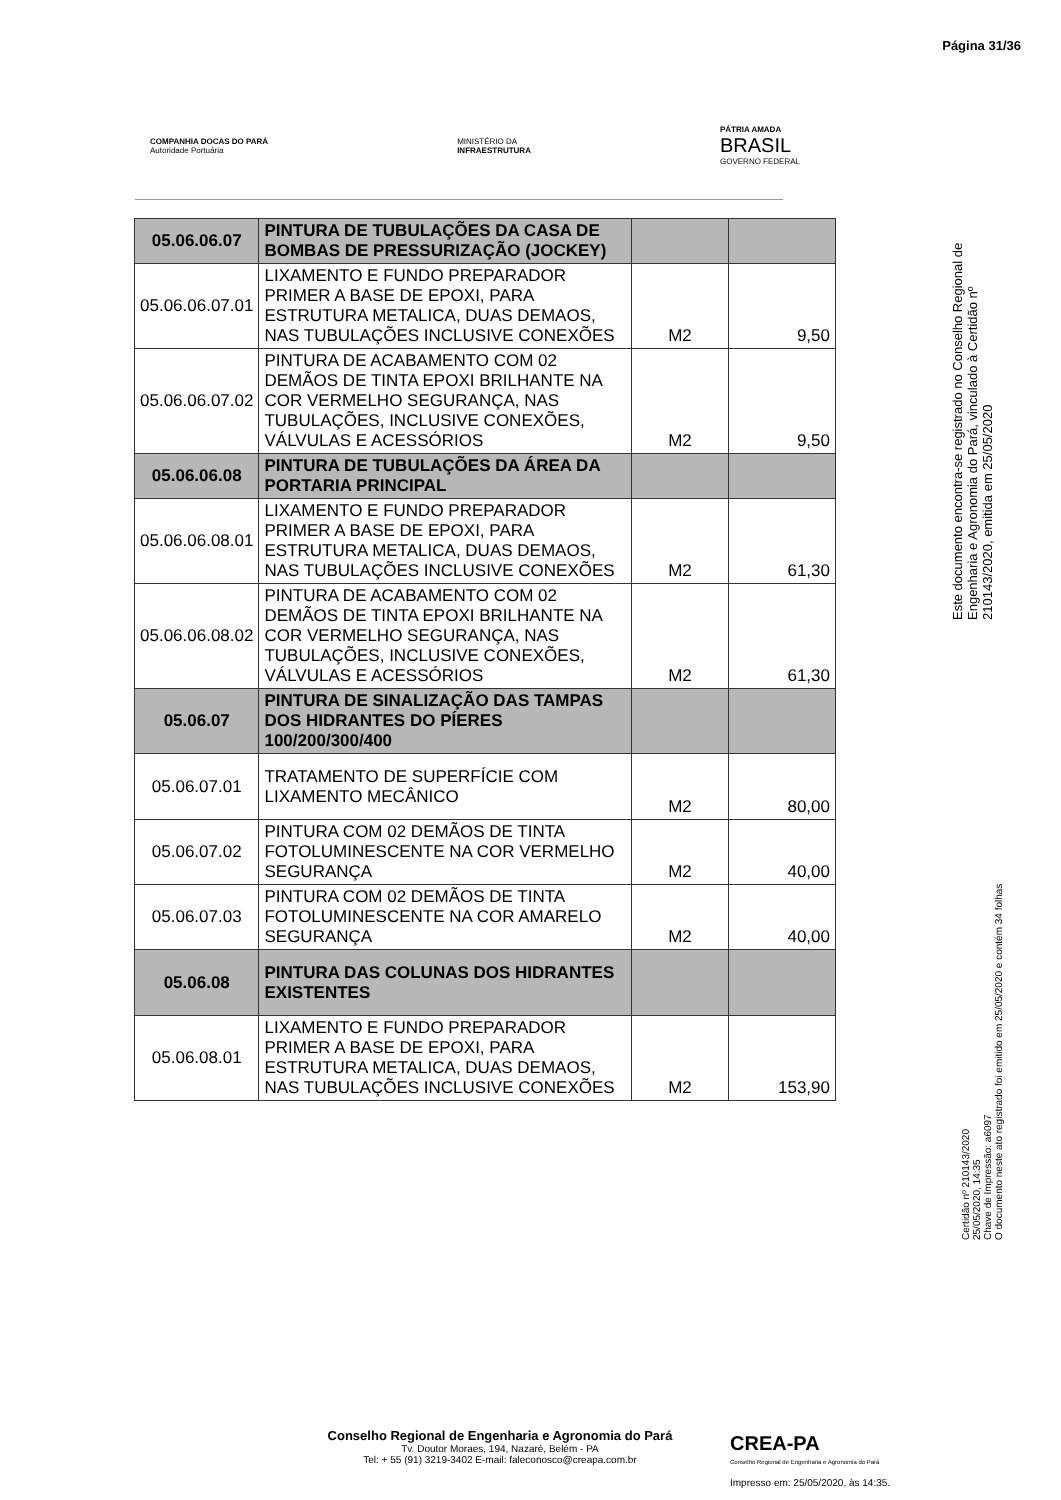Página 31/36
COMPANHIA DOCAS DO PARÁ
Autoridade Portuária
MINISTÉRIO DA
INFRAESTRUTURA
PÁTRIA AMADA
BRASIL
GOVERNO FEDERAL
| 05.06.06.07 | PINTURA DE TUBULAÇÕES DA CASA DE BOMBAS DE PRESSURIZAÇÃO (JOCKEY) | | |
| 05.06.06.07.01 | LIXAMENTO E FUNDO PREPARADOR PRIMER A BASE DE EPOXI, PARA ESTRUTURA METALICA, DUAS DEMAOS, NAS TUBULAÇÕES INCLUSIVE CONEXÕES | M2 | 9,50 |
| 05.06.06.07.02 | PINTURA DE ACABAMENTO COM 02 DEMÃOS DE TINTA EPOXI BRILHANTE NA COR VERMELHO SEGURANÇA, NAS TUBULAÇÕES, INCLUSIVE CONEXÕES, VÁLVULAS E ACESSÓRIOS | M2 | 9,50 |
| 05.06.06.08 | PINTURA DE TUBULAÇÕES DA ÁREA DA PORTARIA PRINCIPAL | | |
| 05.06.06.08.01 | LIXAMENTO E FUNDO PREPARADOR PRIMER A BASE DE EPOXI, PARA ESTRUTURA METALICA, DUAS DEMAOS, NAS TUBULAÇÕES INCLUSIVE CONEXÕES | M2 | 61,30 |
| 05.06.06.08.02 | PINTURA DE ACABAMENTO COM 02 DEMÃOS DE TINTA EPOXI BRILHANTE NA COR VERMELHO SEGURANÇA, NAS TUBULAÇÕES, INCLUSIVE CONEXÕES, VÁLVULAS E ACESSÓRIOS | M2 | 61,30 |
| 05.06.07 | PINTURA DE SINALIZAÇÃO DAS TAMPAS DOS HIDRANTES DO PÍERES 100/200/300/400 | | |
| 05.06.07.01 | TRATAMENTO DE SUPERFÍCIE COM LIXAMENTO MECÂNICO | M2 | 80,00 |
| 05.06.07.02 | PINTURA COM 02 DEMÃOS DE TINTA FOTOLUMINESCENTE NA COR VERMELHO SEGURANÇA | M2 | 40,00 |
| 05.06.07.03 | PINTURA COM 02 DEMÃOS DE TINTA FOTOLUMINESCENTE NA COR AMARELO SEGURANÇA | M2 | 40,00 |
| 05.06.08 | PINTURA DAS COLUNAS DOS HIDRANTES EXISTENTES | | |
| 05.06.08.01 | LIXAMENTO E FUNDO PREPARADOR PRIMER A BASE DE EPOXI, PARA ESTRUTURA METALICA, DUAS DEMAOS, NAS TUBULAÇÕES INCLUSIVE CONEXÕES | M2 | 153,90 |
Este documento encontra-se registrado no Conselho Regional de Engenharia e Agronomia do Pará, vinculado à Certidão nº 210143/2020, emitida em 25/05/2020
Certidão nº 210143/2020
25/05/2020, 14:35
Chave de Impressão: a6097
O documento neste ato registrado foi emitido em 25/05/2020 e contém 34 folhas
Conselho Regional de Engenharia e Agronomia do Pará
Tv. Doutor Moraes, 194, Nazaré, Belém - PA
Tel: + 55 (91) 3219-3402 E-mail: faleconosco@creapa.com.br
CREA-PA
Conselho Regional de Engenharia e Agronomia do Pará
Impresso em: 25/05/2020, às 14:35.